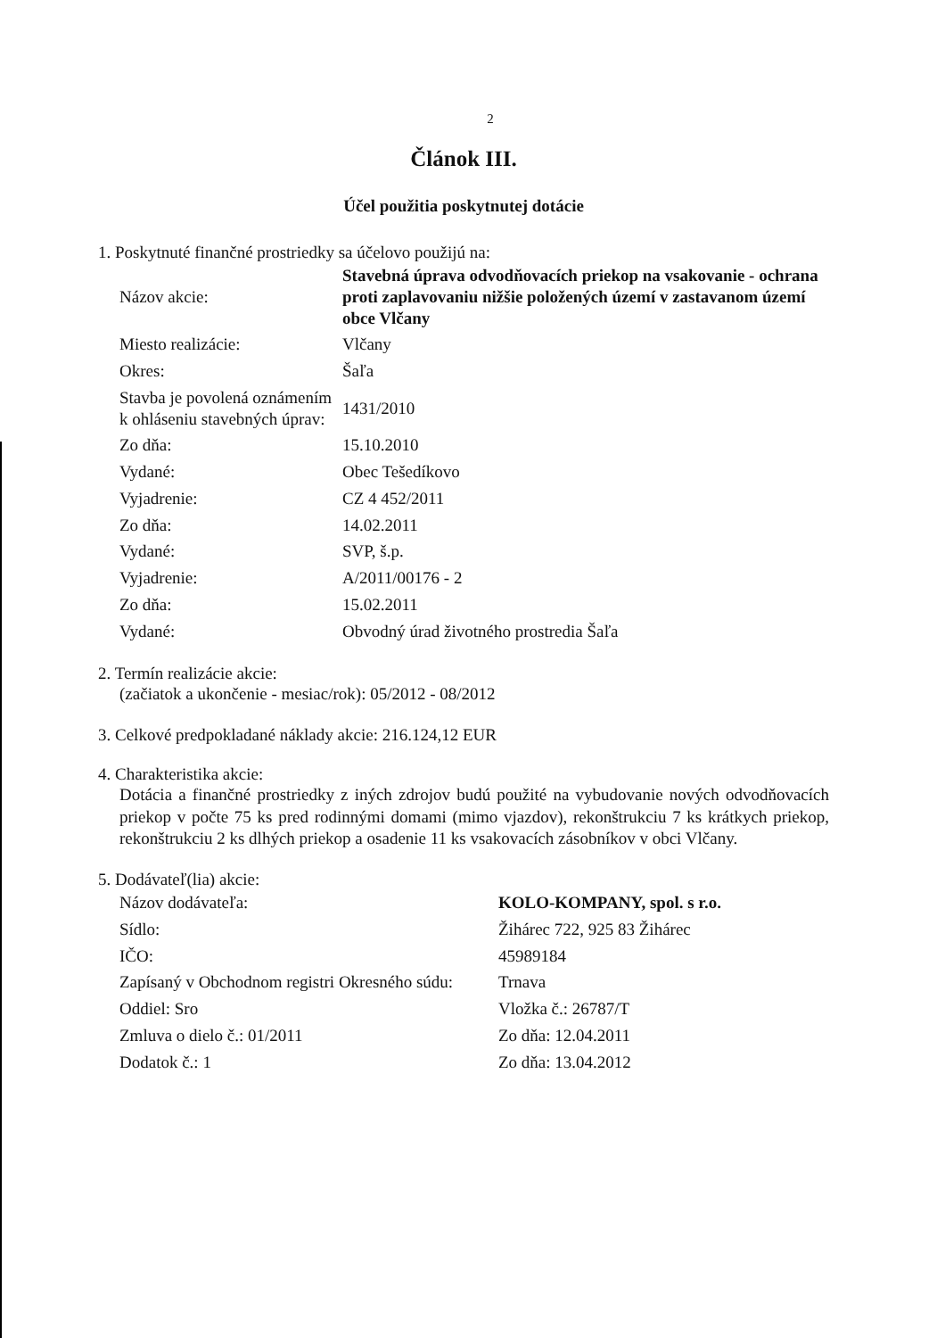2
Článok III.
Účel použitia poskytnutej dotácie
1. Poskytnuté finančné prostriedky sa účelovo použijú na:
| Názov akcie: | Stavebná úprava odvodňovacích priekop na vsakovanie - ochrana proti zaplavovaniu nižšie položených území v zastavanom území obce Vlčany |
| Miesto realizácie: | Vlčany |
| Okres: | Šaľa |
| Stavba je povolená oznámením k ohláseniu stavebných úprav: | 1431/2010 |
| Zo dňa: | 15.10.2010 |
| Vydané: | Obec Tešedíkovo |
| Vyjadrenie: | CZ 4 452/2011 |
| Zo dňa: | 14.02.2011 |
| Vydané: | SVP, š.p. |
| Vyjadrenie: | A/2011/00176 - 2 |
| Zo dňa: | 15.02.2011 |
| Vydané: | Obvodný úrad životného prostredia Šaľa |
2. Termín realizácie akcie:
(začiatok a ukončenie - mesiac/rok): 05/2012 - 08/2012
3. Celkové predpokladané náklady akcie: 216.124,12 EUR
4. Charakteristika akcie:
Dotácia a finančné prostriedky z iných zdrojov budú použité na vybudovanie nových odvodňovacích priekop v počte 75 ks pred rodinnými domami (mimo vjazdov), rekonštrukciu 7 ks krátkych priekop, rekonštrukciu 2 ks dlhých priekop a osadenie 11 ks vsakovacích zásobníkov v obci Vlčany.
5. Dodávateľ(lia) akcie:
| Názov dodávateľa: | KOLO-KOMPANY, spol. s r.o. |
| Sídlo: | Žihárec 722, 925 83 Žihárec |
| IČO: | 45989184 |
| Zapísaný v Obchodnom registri Okresného súdu: | Trnava |
| Oddiel: Sro | Vložka č.: 26787/T |
| Zmluva o dielo č.: 01/2011 | Zo dňa: 12.04.2011 |
| Dodatok č.: 1 | Zo dňa: 13.04.2012 |